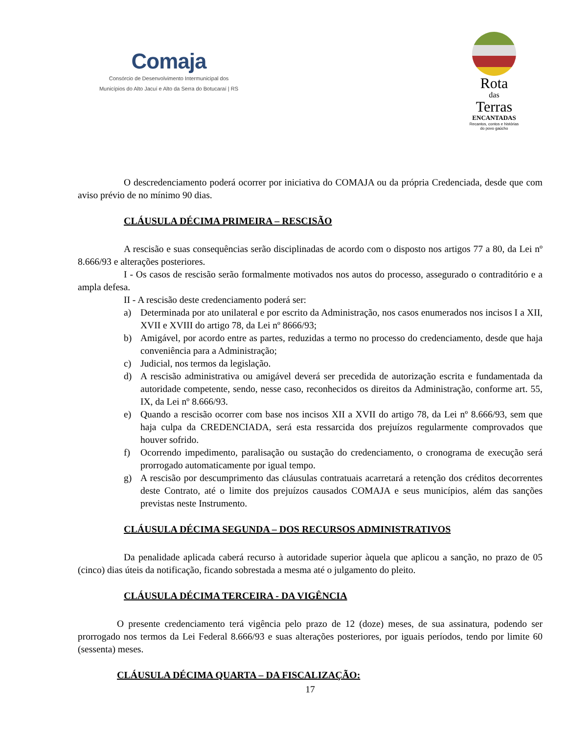Comaja
Consórcio de Desenvolvimento Intermunicipal dos
Municípios do Alto Jacuí e Alto da Serra do Botucaraí | RS
Rota
das
Terras
ENCANTADAS
Recantos, contos e histórias
do povo gaúcho
O descredenciamento poderá ocorrer por iniciativa do COMAJA ou da própria Credenciada, desde que com aviso prévio de no mínimo 90 dias.
CLÁUSULA DÉCIMA PRIMEIRA – RESCISÃO
A rescisão e suas consequências serão disciplinadas de acordo com o disposto nos artigos 77 a 80, da Lei nº 8.666/93 e alterações posteriores.
I - Os casos de rescisão serão formalmente motivados nos autos do processo, assegurado o contraditório e a ampla defesa.
II - A rescisão deste credenciamento poderá ser:
a) Determinada por ato unilateral e por escrito da Administração, nos casos enumerados nos incisos I a XII, XVII e XVIII do artigo 78, da Lei nº 8666/93;
b) Amigável, por acordo entre as partes, reduzidas a termo no processo do credenciamento, desde que haja conveniência para a Administração;
c) Judicial, nos termos da legislação.
d) A rescisão administrativa ou amigável deverá ser precedida de autorização escrita e fundamentada da autoridade competente, sendo, nesse caso, reconhecidos os direitos da Administração, conforme art. 55, IX, da Lei nº 8.666/93.
e) Quando a rescisão ocorrer com base nos incisos XII a XVII do artigo 78, da Lei nº 8.666/93, sem que haja culpa da CREDENCIADA, será esta ressarcida dos prejuízos regularmente comprovados que houver sofrido.
f) Ocorrendo impedimento, paralisação ou sustação do credenciamento, o cronograma de execução será prorrogado automaticamente por igual tempo.
g) A rescisão por descumprimento das cláusulas contratuais acarretará a retenção dos créditos decorrentes deste Contrato, até o limite dos prejuízos causados COMAJA e seus municípios, além das sanções previstas neste Instrumento.
CLÁUSULA DÉCIMA SEGUNDA – DOS RECURSOS ADMINISTRATIVOS
Da penalidade aplicada caberá recurso à autoridade superior àquela que aplicou a sanção, no prazo de 05 (cinco) dias úteis da notificação, ficando sobrestada a mesma até o julgamento do pleito.
CLÁUSULA DÉCIMA TERCEIRA - DA VIGÊNCIA
O presente credenciamento terá vigência pelo prazo de 12 (doze) meses, de sua assinatura, podendo ser prorrogado nos termos da Lei Federal 8.666/93 e suas alterações posteriores, por iguais períodos, tendo por limite 60 (sessenta) meses.
CLÁUSULA DÉCIMA QUARTA – DA FISCALIZAÇÃO:
17